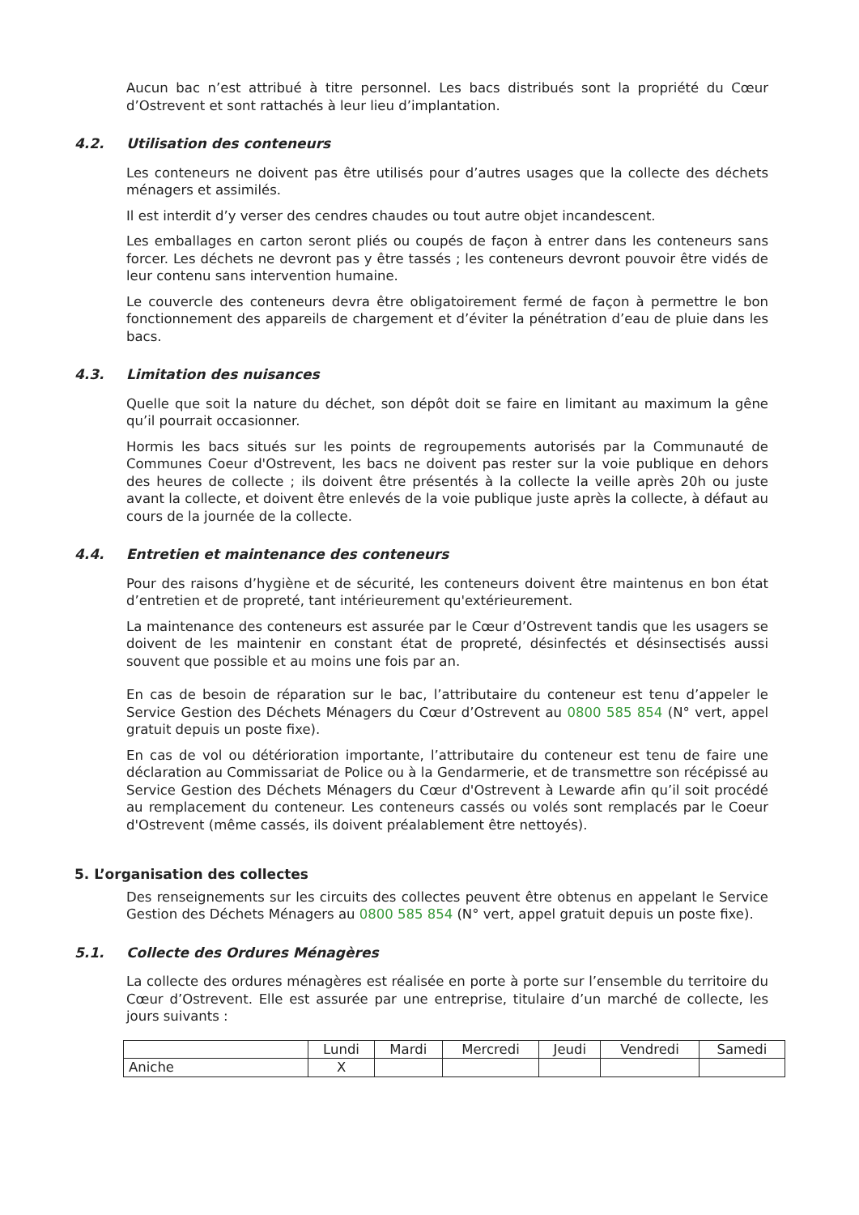Aucun bac n’est attribué à titre personnel. Les bacs distribués sont la propriété du Cœur d’Ostrevent et sont rattachés à leur lieu d’implantation.
4.2. Utilisation des conteneurs
Les conteneurs ne doivent pas être utilisés pour d’autres usages que la collecte des déchets ménagers et assimilés.
Il est interdit d’y verser des cendres chaudes ou tout autre objet incandescent.
Les emballages en carton seront pliés ou coupés de façon à entrer dans les conteneurs sans forcer. Les déchets ne devront pas y être tassés ; les conteneurs devront pouvoir être vidés de leur contenu sans intervention humaine.
Le couvercle des conteneurs devra être obligatoirement fermé de façon à permettre le bon fonctionnement des appareils de chargement et d’éviter la pénétration d’eau de pluie dans les bacs.
4.3. Limitation des nuisances
Quelle que soit la nature du déchet, son dépôt doit se faire en limitant au maximum la gêne qu’il pourrait occasionner.
Hormis les bacs situés sur les points de regroupements autorisés par la Communauté de Communes Coeur d'Ostrevent, les bacs ne doivent pas rester sur la voie publique en dehors des heures de collecte ; ils doivent être présentés à la collecte la veille après 20h ou juste avant la collecte, et doivent être enlevés de la voie publique juste après la collecte, à défaut au cours de la journée de la collecte.
4.4. Entretien et maintenance des conteneurs
Pour des raisons d’hygiène et de sécurité, les conteneurs doivent être maintenus en bon état d’entretien et de propreté, tant intérieurement qu'extérieurement.
La maintenance des conteneurs est assurée par le Cœur d’Ostrevent tandis que les usagers se doivent de les maintenir en constant état de propreté, désinfectés et désinsectisés aussi souvent que possible et au moins une fois par an.
En cas de besoin de réparation sur le bac, l’attributaire du conteneur est tenu d’appeler le Service Gestion des Déchets Ménagers du Cœur d’Ostrevent au 0800 585 854 (N° vert, appel gratuit depuis un poste fixe).
En cas de vol ou détérioration importante, l’attributaire du conteneur est tenu de faire une déclaration au Commissariat de Police ou à la Gendarmerie, et de transmettre son récépissé au Service Gestion des Déchets Ménagers du Cœur d'Ostrevent à Lewarde afin qu’il soit procédé au remplacement du conteneur. Les conteneurs cassés ou volés sont remplacés par le Coeur d'Ostrevent (même cassés, ils doivent préalablement être nettoyés).
5. L’organisation des collectes
Des renseignements sur les circuits des collectes peuvent être obtenus en appelant le Service Gestion des Déchets Ménagers au 0800 585 854 (N° vert, appel gratuit depuis un poste fixe).
5.1. Collecte des Ordures Ménagères
La collecte des ordures ménagères est réalisée en porte à porte sur l’ensemble du territoire du Cœur d’Ostrevent. Elle est assurée par une entreprise, titulaire d’un marché de collecte, les jours suivants :
| | Lundi | Mardi | Mercredi | Jeudi | Vendredi | Samedi |
| Aniche | X | | | | | |